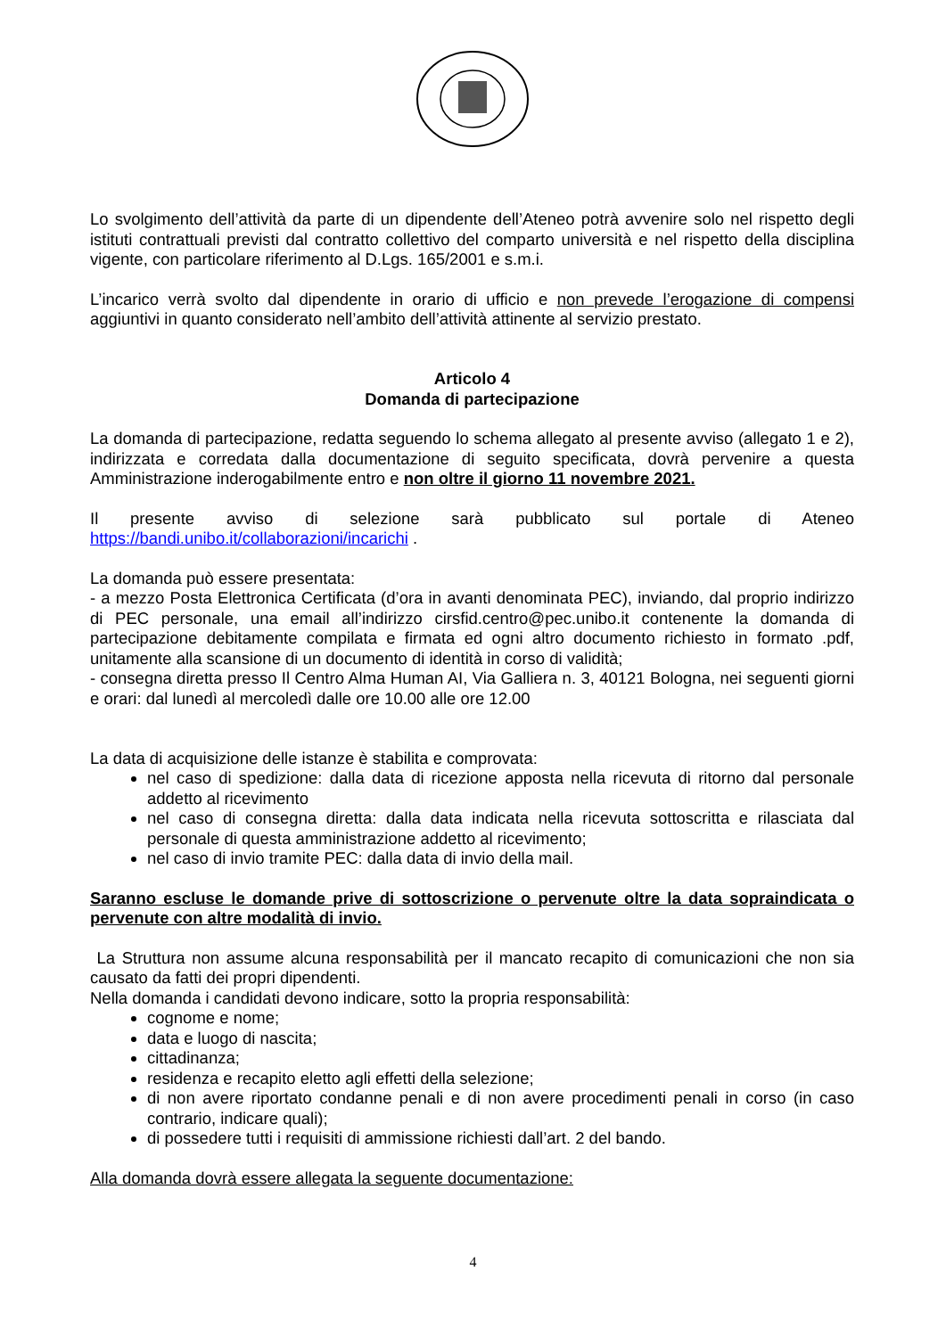Lo svolgimento dell’attività da parte di un dipendente dell’Ateneo potrà avvenire solo nel rispetto degli istituti contrattuali previsti dal contratto collettivo del comparto università e nel rispetto della disciplina vigente, con particolare riferimento al D.Lgs. 165/2001 e s.m.i.
L’incarico verrà svolto dal dipendente in orario di ufficio e non prevede l’erogazione di compensi aggiuntivi in quanto considerato nell’ambito dell’attività attinente al servizio prestato.
Articolo 4
Domanda di partecipazione
La domanda di partecipazione, redatta seguendo lo schema allegato al presente avviso (allegato 1 e 2), indirizzata e corredata dalla documentazione di seguito specificata, dovrà pervenire a questa Amministrazione inderogabilmente entro e non oltre il giorno 11 novembre 2021.
Il presente avviso di selezione sarà pubblicato sul portale di Ateneo https://bandi.unibo.it/collaborazioni/incarichi .
La domanda può essere presentata:
- a mezzo Posta Elettronica Certificata (d’ora in avanti denominata PEC), inviando, dal proprio indirizzo di PEC personale, una email all’indirizzo cirsfid.centro@pec.unibo.it contenente la domanda di partecipazione debitamente compilata e firmata ed ogni altro documento richiesto in formato .pdf, unitamente alla scansione di un documento di identità in corso di validità;
- consegna diretta presso Il Centro Alma Human AI, Via Galliera n. 3, 40121 Bologna, nei seguenti giorni e orari: dal lunedì al mercoledì dalle ore 10.00 alle ore 12.00
La data di acquisizione delle istanze è stabilita e comprovata:
nel caso di spedizione: dalla data di ricezione apposta nella ricevuta di ritorno dal personale addetto al ricevimento
nel caso di consegna diretta: dalla data indicata nella ricevuta sottoscritta e rilasciata dal personale di questa amministrazione addetto al ricevimento;
nel caso di invio tramite PEC: dalla data di invio della mail.
Saranno escluse le domande prive di sottoscrizione o pervenute oltre la data sopraindicata o pervenute con altre modalità di invio.
La Struttura non assume alcuna responsabilità per il mancato recapito di comunicazioni che non sia causato da fatti dei propri dipendenti.
Nella domanda i candidati devono indicare, sotto la propria responsabilità:
cognome e nome;
data e luogo di nascita;
cittadinanza;
residenza e recapito eletto agli effetti della selezione;
di non avere riportato condanne penali e di non avere procedimenti penali in corso (in caso contrario, indicare quali);
di possedere tutti i requisiti di ammissione richiesti dall’art. 2 del bando.
Alla domanda dovrà essere allegata la seguente documentazione:
4